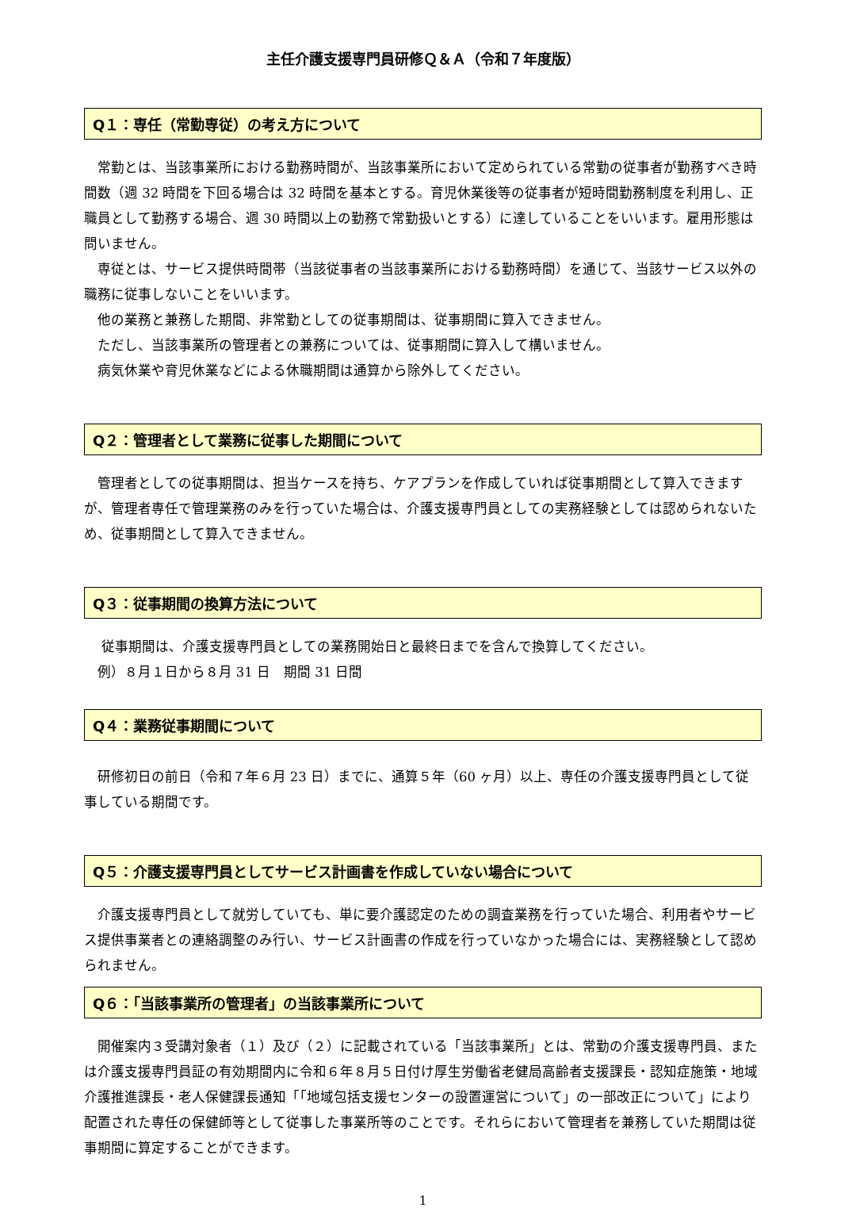主任介護支援専門員研修Ｑ＆Ａ（令和７年度版）
Q１：専任（常勤専従）の考え方について
常勤とは、当該事業所における勤務時間が、当該事業所において定められている常勤の従事者が勤務すべき時間数（週 32 時間を下回る場合は 32 時間を基本とする。育児休業後等の従事者が短時間勤務制度を利用し、正職員として勤務する場合、週 30 時間以上の勤務で常勤扱いとする）に達していることをいいます。雇用形態は問いません。
専従とは、サービス提供時間帯（当該従事者の当該事業所における勤務時間）を通じて、当該サービス以外の職務に従事しないことをいいます。
他の業務と兼務した期間、非常勤としての従事期間は、従事期間に算入できません。
ただし、当該事業所の管理者との兼務については、従事期間に算入して構いません。
病気休業や育児休業などによる休職期間は通算から除外してください。
Q２：管理者として業務に従事した期間について
管理者としての従事期間は、担当ケースを持ち、ケアプランを作成していれば従事期間として算入できますが、管理者専任で管理業務のみを行っていた場合は、介護支援専門員としての実務経験としては認められないため、従事期間として算入できません。
Q３：従事期間の換算方法について
従事期間は、介護支援専門員としての業務開始日と最終日までを含んで換算してください。
例）８月１日から８月 31 日　期間 31 日間
Q４：業務従事期間について
研修初日の前日（令和７年６月 23 日）までに、通算５年（60 ヶ月）以上、専任の介護支援専門員として従事している期間です。
Q５：介護支援専門員としてサービス計画書を作成していない場合について
介護支援専門員として就労していても、単に要介護認定のための調査業務を行っていた場合、利用者やサービス提供事業者との連絡調整のみ行い、サービス計画書の作成を行っていなかった場合には、実務経験として認められません。
Q６：「当該事業所の管理者」の当該事業所について
開催案内３受講対象者（１）及び（２）に記載されている「当該事業所」とは、常勤の介護支援専門員、または介護支援専門員証の有効期間内に令和６年８月５日付け厚生労働省老健局高齢者支援課長・認知症施策・地域介護推進課長・老人保健課長通知「「地域包括支援センターの設置運営について」の一部改正について」により配置された専任の保健師等として従事した事業所等のことです。それらにおいて管理者を兼務していた期間は従事期間に算定することができます。
1